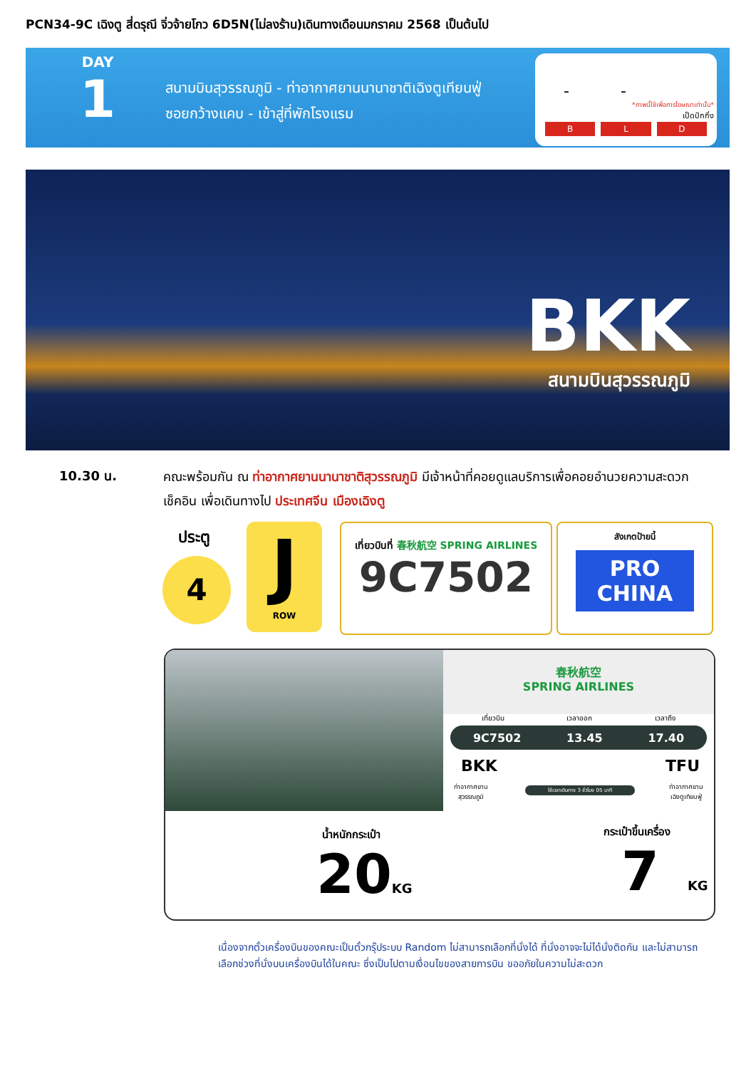PCN34-9C เฉิงตู สี่ดรุณี จิ่วจ้ายโกว 6D5N(ไม่ลงร้าน)เดินทางเดือนมกราคม 2568 เป็นต้นไป
DAY
1
สนามบินสุวรรณภูมิ - ท่าอากาศยานนานาชาติเฉิงตูเทียนฟู่
ซอยกว้างแคบ - เข้าสู่ที่พักโรงแรม
- -
*ภาพนี้ใช้เพื่อการโฆษณาเท่านั้น*
เป็ดปักกิ่ง
B L D
BKK
สนามบินสุวรรณภูมิ
10.30 น.
คณะพร้อมกัน ณ ท่าอากาศยานนานาชาติสุวรรณภูมิ มีเจ้าหน้าที่คอยดูแลบริการเพื่อคอยอำนวยความสะดวก เช็คอิน เพื่อเดินทางไป ประเทศจีน เมืองเฉิงตู
ประตู
4
J
ROW
เที่ยวบินที่ 春秋航空 SPRING AIRLINES
9C7502
สังเกตป้ายนี้
PRO
CHINA
春秋航空
SPRING AIRLINES
เที่ยวบิน เวลาออก เวลาถึง
9C7502 13.45 17.40
BKK TFU
ท่าอากาศยาน
สุวรรณภูมิ
ใช้เวลาเดินทาง 3 ชั่วโมง 05 นาที
ท่าอากาศยาน
เฉิงตูเทียนฟู่
น้ำหนักกระเป๋า
20KG
กระเป๋าขึ้นเครื่อง
7 KG
เนื่องจากตั๋วเครื่องบินของคณะเป็นตั๋วกรุ๊ประบบ Random ไม่สามารถเลือกที่นั่งได้ ที่นั่งอาจจะไม่ได้นั่งติดกัน และไม่สามารถเลือกช่วงที่นั่งบนเครื่องบินได้ในคณะ ซึ่งเป็นไปตามเงื่อนไขของสายการบิน ขออภัยในความไม่สะดวก